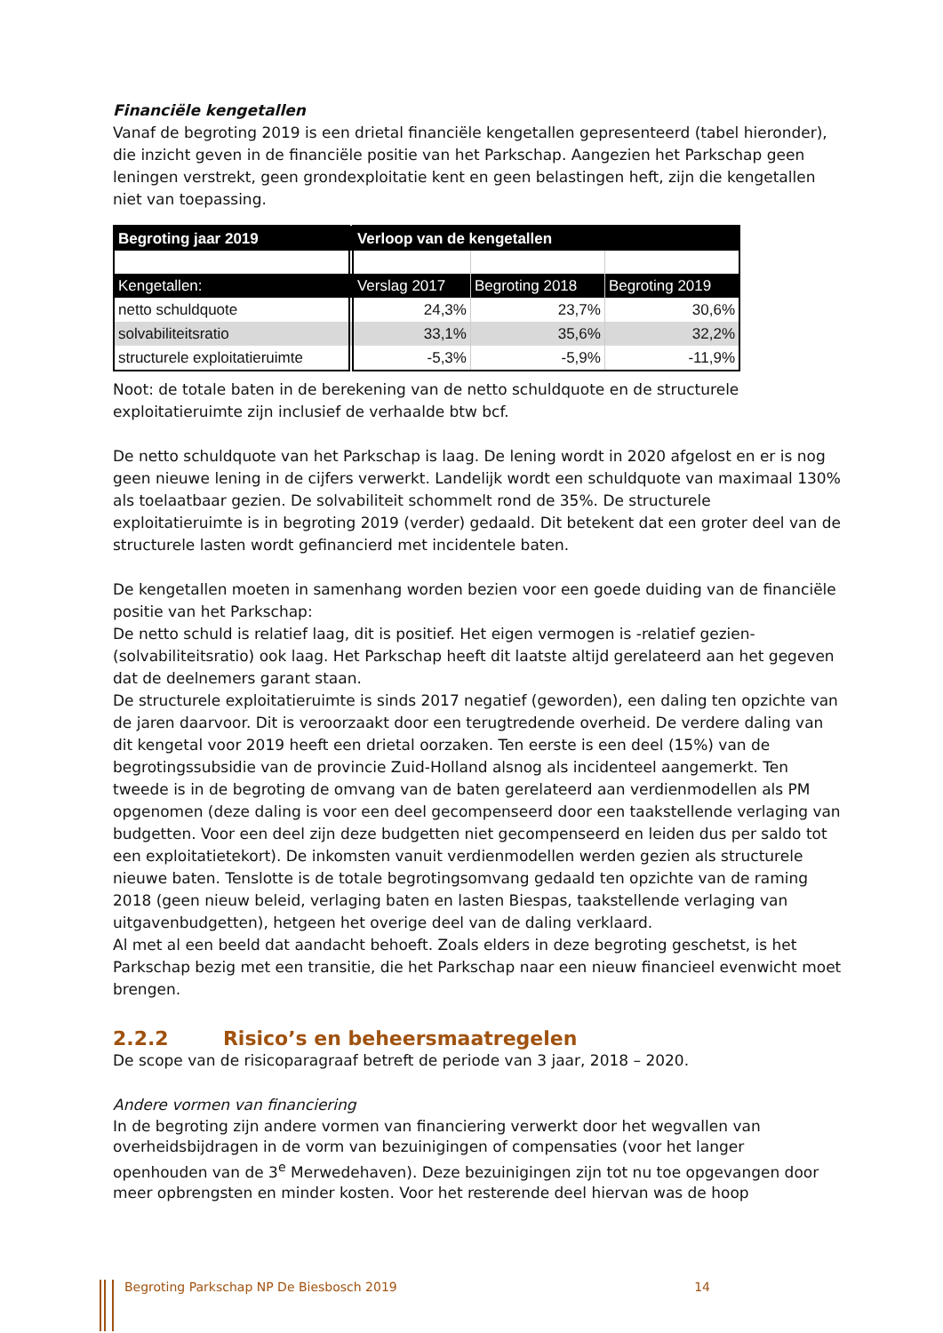Financiële kengetallen
Vanaf de begroting 2019 is een drietal financiële kengetallen gepresenteerd (tabel hieronder), die inzicht geven in de financiële positie van het Parkschap. Aangezien het Parkschap geen leningen verstrekt, geen grondexploitatie kent en geen belastingen heft, zijn die kengetallen niet van toepassing.
| Begroting jaar 2019 | Verloop van de kengetallen | | |
| --- | --- | --- | --- |
| Kengetallen: | Verslag 2017 | Begroting 2018 | Begroting 2019 |
| netto schuldquote | 24,3% | 23,7% | 30,6% |
| solvabiliteitsratio | 33,1% | 35,6% | 32,2% |
| structurele exploitatieruimte | -5,3% | -5,9% | -11,9% |
Noot: de totale baten in de berekening van de netto schuldquote en de structurele exploitatieruimte zijn inclusief de verhaalde btw bcf.
De netto schuldquote van het Parkschap is laag. De lening wordt in 2020 afgelost en er is nog geen nieuwe lening in de cijfers verwerkt. Landelijk wordt een schuldquote van maximaal 130% als toelaatbaar gezien. De solvabiliteit schommelt rond de 35%. De structurele exploitatieruimte is in begroting 2019 (verder) gedaald. Dit betekent dat een groter deel van de structurele lasten wordt gefinancierd met incidentele baten.
De kengetallen moeten in samenhang worden bezien voor een goede duiding van de financiële positie van het Parkschap:
De netto schuld is relatief laag, dit is positief. Het eigen vermogen is -relatief gezien- (solvabiliteitsratio) ook laag. Het Parkschap heeft dit laatste altijd gerelateerd aan het gegeven dat de deelnemers garant staan.
De structurele exploitatieruimte is sinds 2017 negatief (geworden), een daling ten opzichte van de jaren daarvoor. Dit is veroorzaakt door een terugtredende overheid. De verdere daling van dit kengetal voor 2019 heeft een drietal oorzaken. Ten eerste is een deel (15%) van de begrotingssubsidie van de provincie Zuid-Holland alsnog als incidenteel aangemerkt. Ten tweede is in de begroting de omvang van de baten gerelateerd aan verdienmodellen als PM opgenomen (deze daling is voor een deel gecompenseerd door een taakstellende verlaging van budgetten. Voor een deel zijn deze budgetten niet gecompenseerd en leiden dus per saldo tot een exploitatietekort). De inkomsten vanuit verdienmodellen werden gezien als structurele nieuwe baten. Tenslotte is de totale begrotingsomvang gedaald ten opzichte van de raming 2018 (geen nieuw beleid, verlaging baten en lasten Biespas, taakstellende verlaging van uitgavenbudgetten), hetgeen het overige deel van de daling verklaard.
Al met al een beeld dat aandacht behoeft. Zoals elders in deze begroting geschetst, is het Parkschap bezig met een transitie, die het Parkschap naar een nieuw financieel evenwicht moet brengen.
2.2.2 Risico’s en beheersmaatregelen
De scope van de risicoparagraaf betreft de periode van 3 jaar, 2018 – 2020.
Andere vormen van financiering
In de begroting zijn andere vormen van financiering verwerkt door het wegvallen van overheidsbijdragen in de vorm van bezuinigingen of compensaties (voor het langer openhouden van de 3<sup>e</sup> Merwedehaven). Deze bezuinigingen zijn tot nu toe opgevangen door meer opbrengsten en minder kosten. Voor het resterende deel hiervan was de hoop
Begroting Parkschap NP De Biesbosch 2019 14